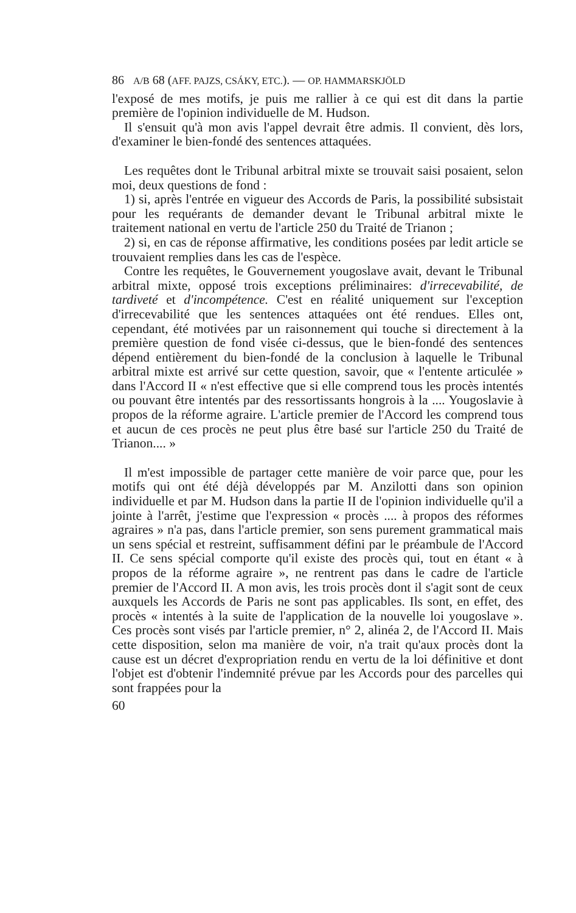86 A/B 68 (AFF. PAJZS, CSÁKY, ETC.). — OP. HAMMARSKJÖLD
l'exposé de mes motifs, je puis me rallier à ce qui est dit dans la partie première de l'opinion individuelle de M. Hudson.
Il s'ensuit qu'à mon avis l'appel devrait être admis. Il convient, dès lors, d'examiner le bien-fondé des sentences attaquées.
Les requêtes dont le Tribunal arbitral mixte se trouvait saisi posaient, selon moi, deux questions de fond :
1) si, après l'entrée en vigueur des Accords de Paris, la possibilité subsistait pour les requérants de demander devant le Tribunal arbitral mixte le traitement national en vertu de l'article 250 du Traité de Trianon ;
2) si, en cas de réponse affirmative, les conditions posées par ledit article se trouvaient remplies dans les cas de l'espèce.
Contre les requêtes, le Gouvernement yougoslave avait, devant le Tribunal arbitral mixte, opposé trois exceptions préliminaires: d'irrecevabilité, de tardiveté et d'incompétence. C'est en réalité uniquement sur l'exception d'irrecevabilité que les sentences attaquées ont été rendues. Elles ont, cependant, été motivées par un raisonnement qui touche si directement à la première question de fond visée ci-dessus, que le bien-fondé des sentences dépend entièrement du bien-fondé de la conclusion à laquelle le Tribunal arbitral mixte est arrivé sur cette question, savoir, que « l'entente articulée » dans l'Accord II « n'est effective que si elle comprend tous les procès intentés ou pouvant être intentés par des ressortissants hongrois à la .... Yougoslavie à propos de la réforme agraire. L'article premier de l'Accord les comprend tous et aucun de ces procès ne peut plus être basé sur l'article 250 du Traité de Trianon.... »
Il m'est impossible de partager cette manière de voir parce que, pour les motifs qui ont été déjà développés par M. Anzilotti dans son opinion individuelle et par M. Hudson dans la partie II de l'opinion individuelle qu'il a jointe à l'arrêt, j'estime que l'expression « procès .... à propos des réformes agraires » n'a pas, dans l'article premier, son sens purement grammatical mais un sens spécial et restreint, suffisamment défini par le préambule de l'Accord II. Ce sens spécial comporte qu'il existe des procès qui, tout en étant « à propos de la réforme agraire », ne rentrent pas dans le cadre de l'article premier de l'Accord II. A mon avis, les trois procès dont il s'agit sont de ceux auxquels les Accords de Paris ne sont pas applicables. Ils sont, en effet, des procès « intentés à la suite de l'application de la nouvelle loi yougoslave ». Ces procès sont visés par l'article premier, n° 2, alinéa 2, de l'Accord II. Mais cette disposition, selon ma manière de voir, n'a trait qu'aux procès dont la cause est un décret d'expropriation rendu en vertu de la loi définitive et dont l'objet est d'obtenir l'indemnité prévue par les Accords pour des parcelles qui sont frappées pour la
60